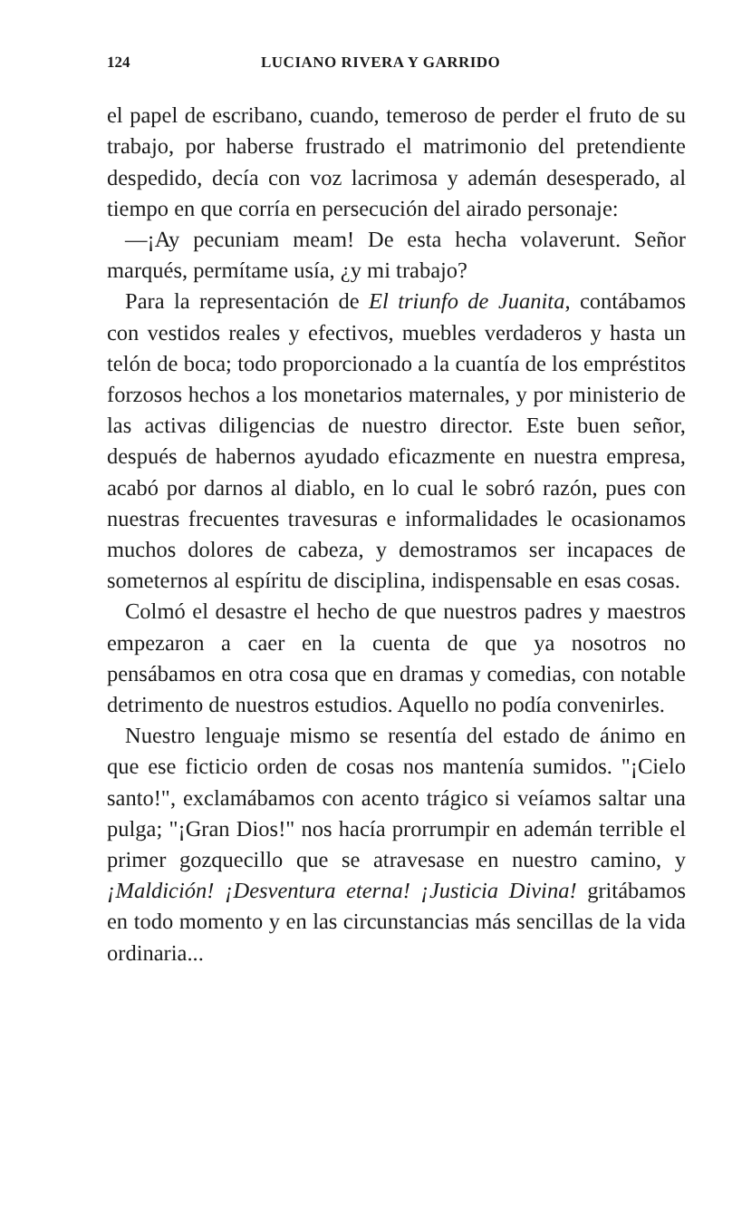124 LUCIANO RIVERA Y GARRIDO
el papel de escribano, cuando, temeroso de perder el fruto de su trabajo, por haberse frustrado el matrimonio del pretendiente despedido, decía con voz lacrimosa y ademán desesperado, al tiempo en que corría en persecución del airado personaje:
—¡Ay pecuniam meam! De esta hecha volaverunt. Señor marqués, permítame usía, ¿y mi trabajo?
Para la representación de El triunfo de Juanita, contábamos con vestidos reales y efectivos, muebles verdaderos y hasta un telón de boca; todo proporcionado a la cuantía de los empréstitos forzosos hechos a los monetarios maternales, y por ministerio de las activas diligencias de nuestro director. Este buen señor, después de habernos ayudado eficazmente en nuestra empresa, acabó por darnos al diablo, en lo cual le sobró razón, pues con nuestras frecuentes travesuras e informalidades le ocasionamos muchos dolores de cabeza, y demostramos ser incapaces de someternos al espíritu de disciplina, indispensable en esas cosas.
Colmó el desastre el hecho de que nuestros padres y maestros empezaron a caer en la cuenta de que ya nosotros no pensábamos en otra cosa que en dramas y comedias, con notable detrimento de nuestros estudios. Aquello no podía convenirles.
Nuestro lenguaje mismo se resentía del estado de ánimo en que ese ficticio orden de cosas nos mantenía sumidos. "¡Cielo santo!", exclamábamos con acento trágico si veíamos saltar una pulga; "¡Gran Dios!" nos hacía prorrumpir en ademán terrible el primer gozquecillo que se atravesase en nuestro camino, y ¡Maldición! ¡Desventura eterna! ¡Justicia Divina! gritábamos en todo momento y en las circunstancias más sencillas de la vida ordinaria...